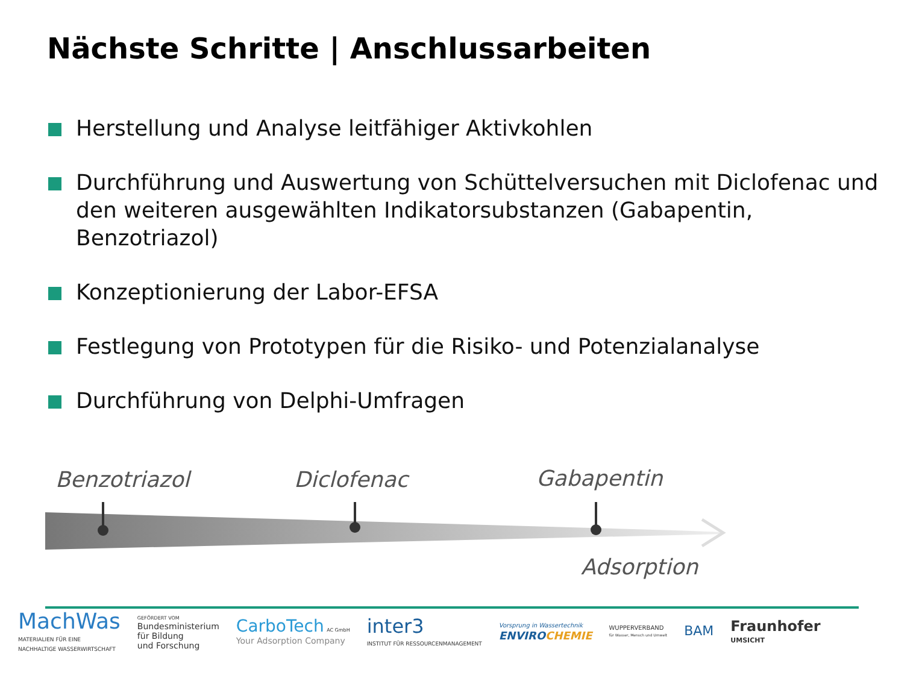Nächste Schritte | Anschlussarbeiten
Herstellung und Analyse leitfähiger Aktivkohlen
Durchführung und Auswertung von Schüttelversuchen mit Diclofenac und den weiteren ausgewählten Indikatorsubstanzen (Gabapentin, Benzotriazol)
Konzeptionierung der Labor-EFSA
Festlegung von Prototypen für die Risiko- und Potenzialanalyse
Durchführung von Delphi-Umfragen
Benzotriazol Diclofenac Gabapentin
Adsorption
MachWas
MATERIALIEN FÜR EINE
NACHHALTIGE WASSERWIRTSCHAFT
GEFÖRDERT VOM
Bundesministerium
für Bildung
und Forschung
CarboTech AC GmbH
Your Adsorption Company
inter3
INSTITUT FÜR RESSOURCENMANAGEMENT
Vorsprung in Wassertechnik
ENVIROCHEMIE
WUPPERVERBAND
für Wasser, Mensch und Umwelt
BAM
Fraunhofer
UMSICHT